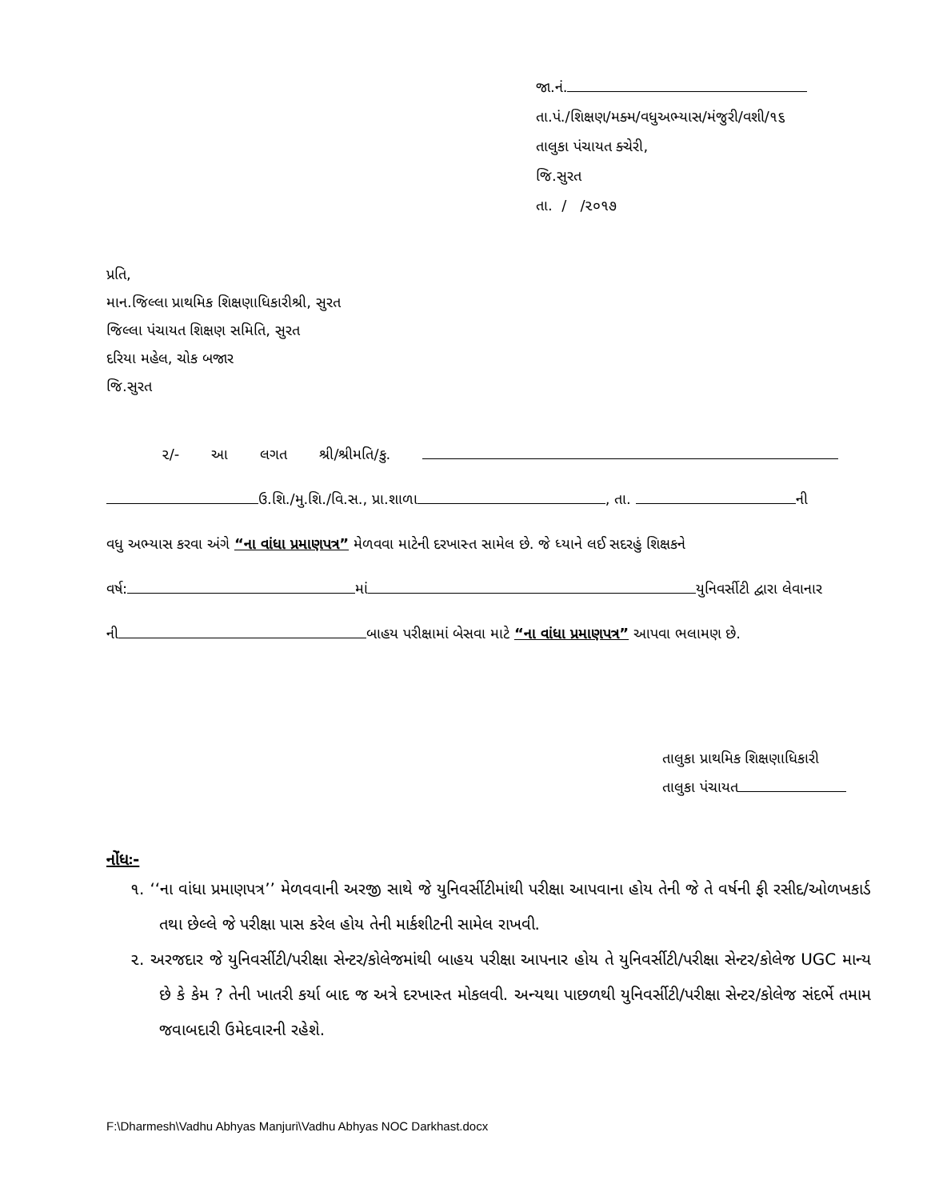જા.નં.
તા.પં./શિક્ષણ/મક્મ/વધુઅભ્યાસ/મંજુરી/વશી/૧૬
તાલુકા પંચાયત ક્ચેરી,
જિ.સુરત
તા. / /૨૦૧૭
પ્રતિ,
માન.જિલ્લા પ્રાથમિક શિક્ષણાધિકારીશ્રી, સુરત
જિલ્લા પંચાયત શિક્ષણ સમિતિ, સુરત
દરિયા મહેલ, ચોક બજાર
જિ.સુરત
૨/- આ લગત શ્રી/શ્રીમતિ/કુ.
ઉ.શિ./મુ.શિ./વિ.સ., પ્રા.શાળા , તા. ની
વધુ અભ્યાસ કરવા અંગે “ના વાંધા પ્રમાણપત્ર” મેળવવા માટેની દરખાસ્ત સામેલ છે. જે ધ્યાને લઈ સદરહું શિક્ષકને
વર્ષ: માં યુનિવર્સીટી દ્વારા લેવાનાર
ની બાહય પરીક્ષામાં બેસવા માટે “ના વાંધા પ્રમાણપત્ર” આપવા ભલામણ છે.
તાલુકા પ્રાથમિક શિક્ષણાધિકારી
તાલુકા પંચાયત
નોંધઃ-
૧. ‘‘ના વાંધા પ્રમાણપત્ર’’ મેળવવાની અરજી સાથે જે યુનિવર્સીટીમાંથી પરીક્ષા આપવાના હોય તેની જે તે વર્ષની ફી રસીદ/ઓળખકાર્ડ તથા છેલ્લે જે પરીક્ષા પાસ કરેલ હોય તેની માર્કશીટની સામેલ રાખવી.
૨. અરજદાર જે યુનિવર્સીટી/પરીક્ષા સેન્ટર/કોલેજમાંથી બાહય પરીક્ષા આપનાર હોય તે યુનિવર્સીટી/પરીક્ષા સેન્ટર/કોલેજ UGC માન્ય છે કે કેમ ? તેની ખાતરી કર્યા બાદ જ અત્રે દરખાસ્ત મોકલવી. અન્યથા પાછળથી યુનિવર્સીટી/પરીક્ષા સેન્ટર/કોલેજ સંદર્ભે તમામ જવાબદારી ઉમેદવારની રહેશે.
F:\Dharmesh\Vadhu Abhyas Manjuri\Vadhu Abhyas NOC Darkhast.docx